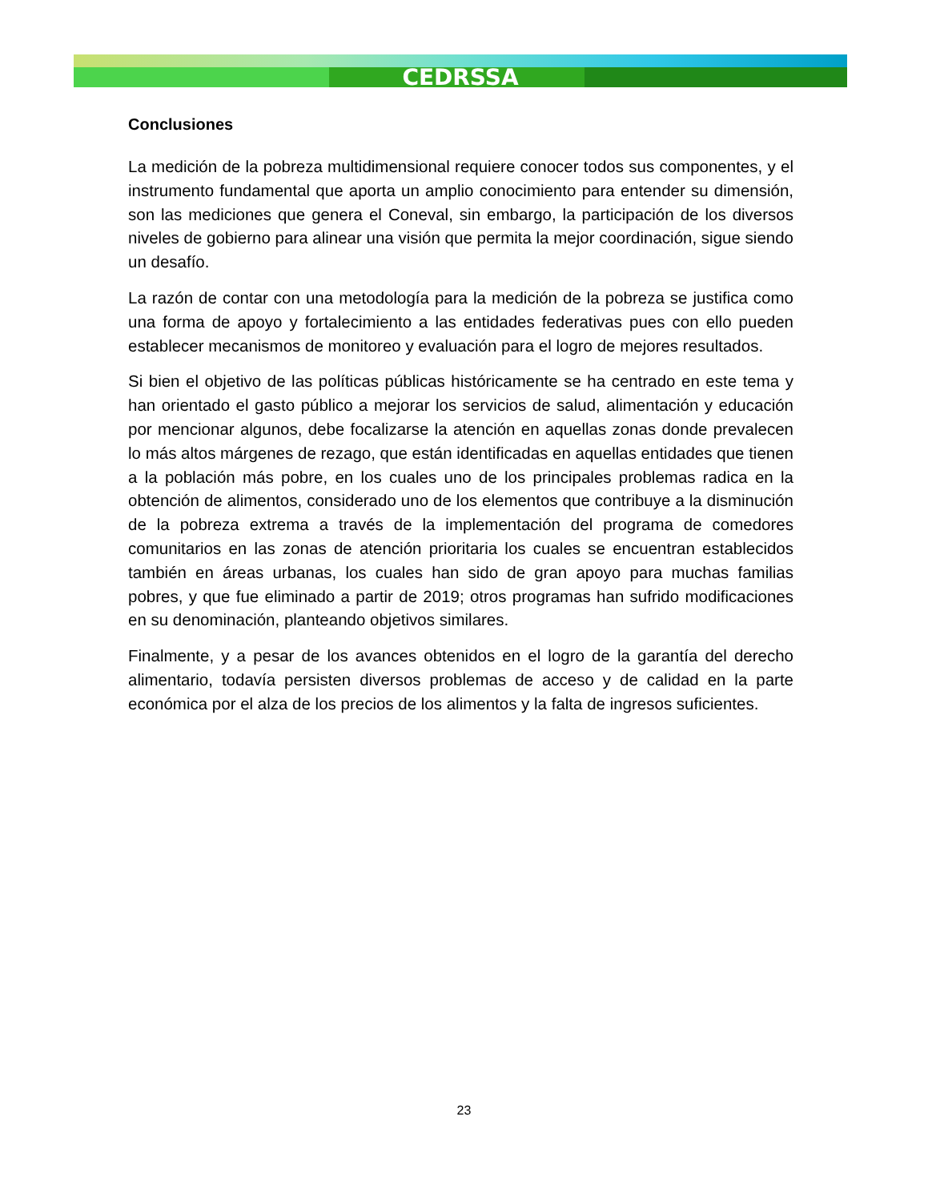CEDRSSA
Conclusiones
La medición de la pobreza multidimensional requiere conocer todos sus componentes, y el instrumento fundamental que aporta un amplio conocimiento para entender su dimensión, son las mediciones que genera el Coneval, sin embargo, la participación de los diversos niveles de gobierno para alinear una visión que permita la mejor coordinación, sigue siendo un desafío.
La razón de contar con una metodología para la medición de la pobreza se justifica como una forma de apoyo y fortalecimiento a las entidades federativas pues con ello pueden establecer mecanismos de monitoreo y evaluación para el logro de mejores resultados.
Si bien el objetivo de las políticas públicas históricamente se ha centrado en este tema y han orientado el gasto público a mejorar los servicios de salud, alimentación y educación por mencionar algunos, debe focalizarse la atención en aquellas zonas donde prevalecen lo más altos márgenes de rezago, que están identificadas en aquellas entidades que tienen a la población más pobre, en los cuales uno de los principales problemas radica en la obtención de alimentos, considerado uno de los elementos que contribuye a la disminución de la pobreza extrema a través de la implementación del programa de comedores comunitarios en las zonas de atención prioritaria los cuales se encuentran establecidos también en áreas urbanas, los cuales han sido de gran apoyo para muchas familias pobres, y que fue eliminado a partir de 2019; otros programas han sufrido modificaciones en su denominación, planteando objetivos similares.
Finalmente, y a pesar de los avances obtenidos en el logro de la garantía del derecho alimentario, todavía persisten diversos problemas de acceso y de calidad en la parte económica por el alza de los precios de los alimentos y la falta de ingresos suficientes.
23